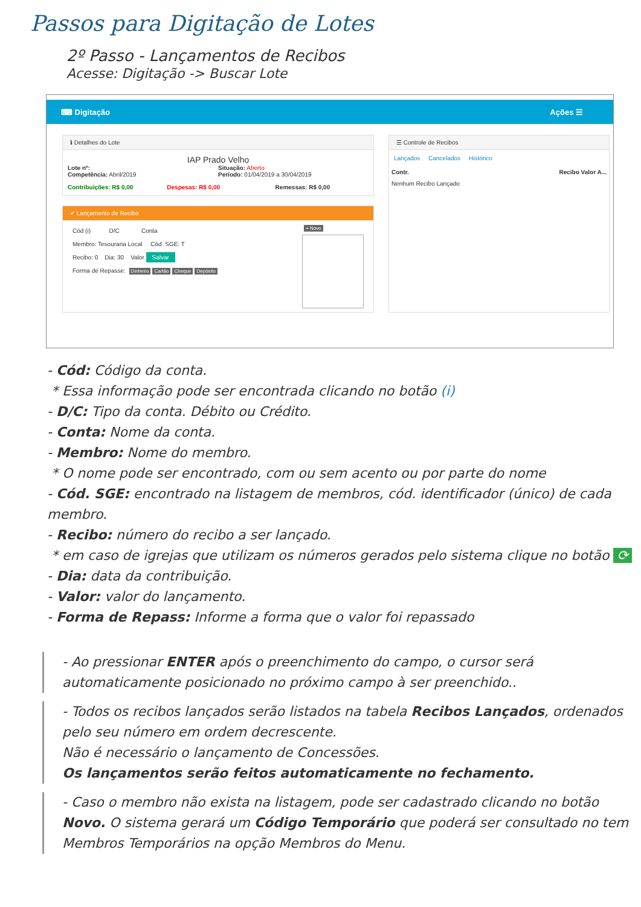Passos para Digitação de Lotes
2º Passo - Lançamentos de Recibos
Acesse: Digitação -> Buscar Lote
⌨ Digitação Ações ☰
ℹ Detalhes do Lote
IAP Prado Velho
Lote nº:
Competência: Abril/2019
Situação: Aberto
Período: 01/04/2019 a 30/04/2019
Contribuições: R$ 0,00 Despesas: R$ 0,00 Remessas: R$ 0,00
✔ Lançamento de Recibo
Cód (i) D/C Conta
Membro: Tesouraria Local Cód. SGE: T
Recibo: 0 Dia: 30 Valor Salvar
Forma de Repasse: Dinheiro Cartão Cheque Depósito
+ Novo
☰ Controle de Recibos
Lançados Cancelados Histórico
Contr. Recibo Valor A...
Nenhum Recibo Lançado
- Cód: Código da conta.
* Essa informação pode ser encontrada clicando no botão (i)
- D/C: Tipo da conta. Débito ou Crédito.
- Conta: Nome da conta.
- Membro: Nome do membro.
* O nome pode ser encontrado, com ou sem acento ou por parte do nome
- Cód. SGE: encontrado na listagem de membros, cód. identificador (único) de cada membro.
- Recibo: número do recibo a ser lançado.
* em caso de igrejas que utilizam os números gerados pelo sistema clique no botão ⟳
- Dia: data da contribuição.
- Valor: valor do lançamento.
- Forma de Repass: Informe a forma que o valor foi repassado
- Ao pressionar ENTER após o preenchimento do campo, o cursor será automaticamente posicionado no próximo campo à ser preenchido..
- Todos os recibos lançados serão listados na tabela Recibos Lançados, ordenados pelo seu número em ordem decrescente.
Não é necessário o lançamento de Concessões.
Os lançamentos serão feitos automaticamente no fechamento.
- Caso o membro não exista na listagem, pode ser cadastrado clicando no botão Novo. O sistema gerará um Código Temporário que poderá ser consultado no tem Membros Temporários na opção Membros do Menu.